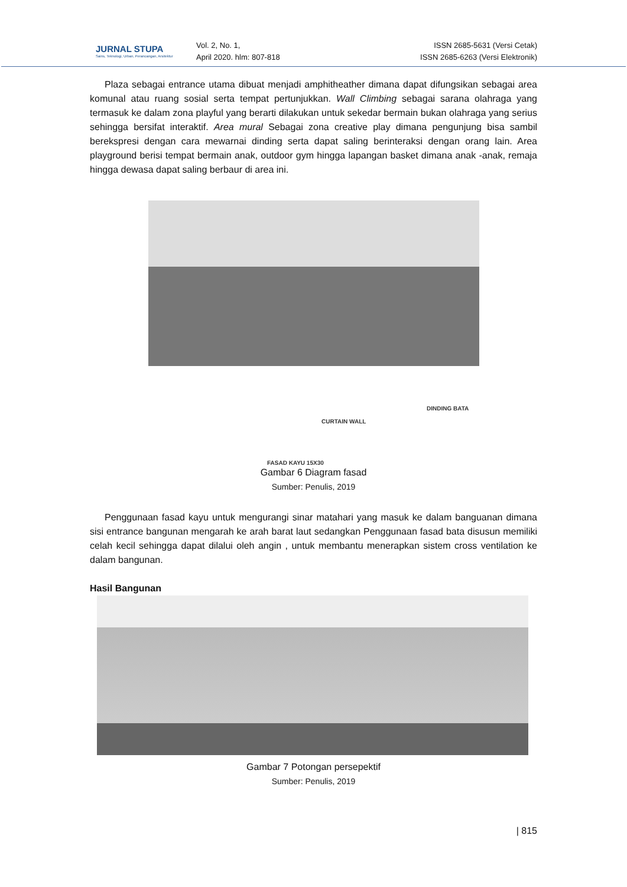JURNAL STUPA
Sains, Teknologi, Urban, Perancangan, Arsitektur
Vol. 2, No. 1,
April 2020. hlm: 807-818
ISSN 2685-5631 (Versi Cetak)
ISSN 2685-6263 (Versi Elektronik)
Plaza sebagai entrance utama dibuat menjadi amphitheather dimana dapat difungsikan sebagai area komunal atau ruang sosial serta tempat pertunjukkan. Wall Climbing sebagai sarana olahraga yang termasuk ke dalam zona playful yang berarti dilakukan untuk sekedar bermain bukan olahraga yang serius sehingga bersifat interaktif. Area mural Sebagai zona creative play dimana pengunjung bisa sambil berekspresi dengan cara mewarnai dinding serta dapat saling berinteraksi dengan orang lain. Area playground berisi tempat bermain anak, outdoor gym hingga lapangan basket dimana anak -anak, remaja hingga dewasa dapat saling berbaur di area ini.
DINDING BATA
CURTAIN WALL
FASAD KAYU 15X30
Gambar 6 Diagram fasad
Sumber: Penulis, 2019
Penggunaan fasad kayu untuk mengurangi sinar matahari yang masuk ke dalam banguanan dimana sisi entrance bangunan mengarah ke arah barat laut sedangkan Penggunaan fasad bata disusun memiliki celah kecil sehingga dapat dilalui oleh angin , untuk membantu menerapkan sistem cross ventilation ke dalam bangunan.
Hasil Bangunan
Gambar 7 Potongan persepektif
Sumber: Penulis, 2019
| 815